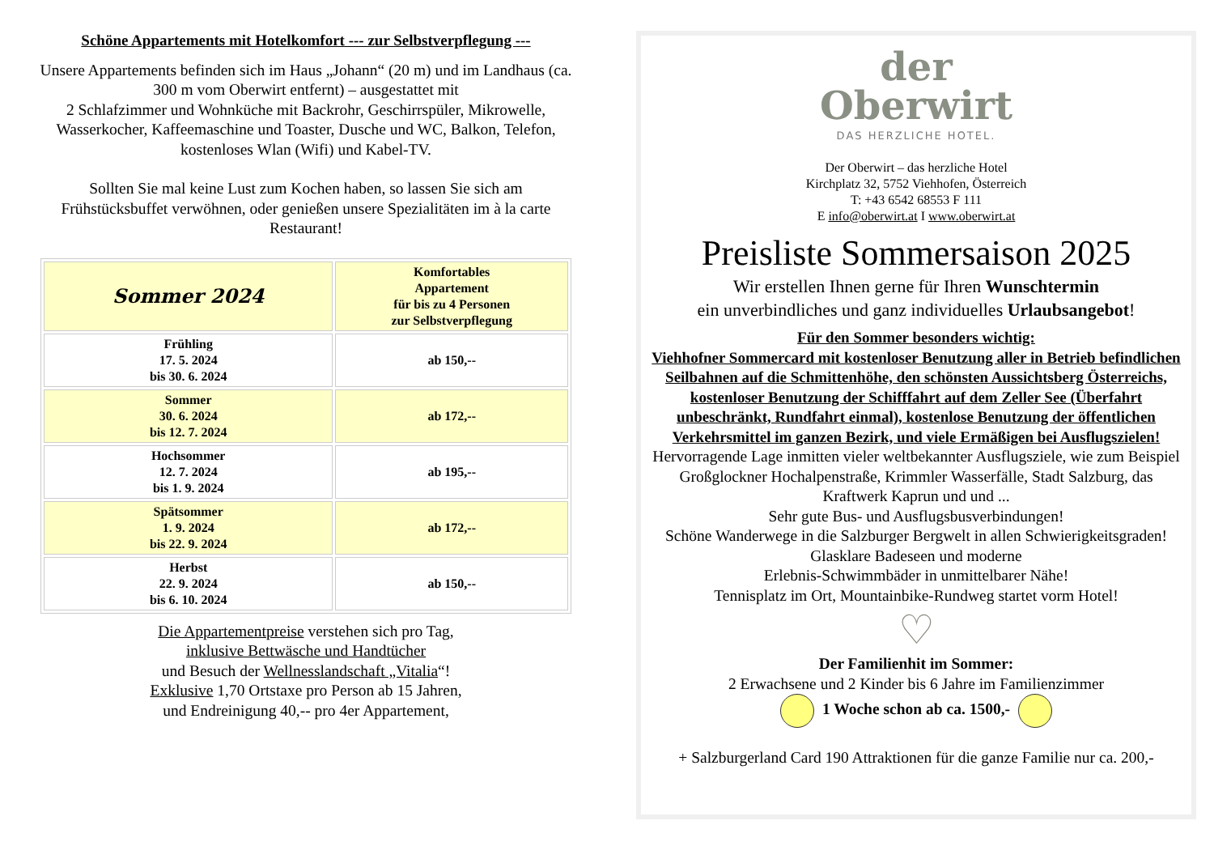Schöne Appartements mit Hotelkomfort --- zur Selbstverpflegung ---
Unsere Appartements befinden sich im Haus „Johann“ (20 m) und im Landhaus (ca. 300 m vom Oberwirt entfernt) – ausgestattet mit
2 Schlafzimmer und Wohnküche mit Backrohr, Geschirrspüler, Mikrowelle, Wasserkocher, Kaffeemaschine und Toaster, Dusche und WC, Balkon, Telefon, kostenloses Wlan (Wifi) und Kabel-TV.
Sollten Sie mal keine Lust zum Kochen haben, so lassen Sie sich am Frühstücksbuffet verwöhnen, oder genießen unsere Spezialitäten im à la carte Restaurant!
| Sommer 2024 | Komfortables Appartement für bis zu 4 Personen zur Selbstverpflegung |
| Frühling 17. 5. 2024 bis 30. 6. 2024 | ab 150,-- |
| Sommer 30. 6. 2024 bis 12. 7. 2024 | ab 172,-- |
| Hochsommer 12. 7. 2024 bis 1. 9. 2024 | ab 195,-- |
| Spätsommer 1. 9. 2024 bis 22. 9. 2024 | ab 172,-- |
| Herbst 22. 9. 2024 bis 6. 10. 2024 | ab 150,-- |
Die Appartementpreise verstehen sich pro Tag,
inklusive Bettwäsche und Handtücher
und Besuch der Wellnesslandschaft „Vitalia“!
Exklusive 1,70 Ortstaxe pro Person ab 15 Jahren,
und Endreinigung 40,-- pro 4er Appartement,
der
Oberwirt
DAS HERZLICHE HOTEL.
Der Oberwirt – das herzliche Hotel
Kirchplatz 32, 5752 Viehhofen, Österreich
T: +43 6542 68553 F 111
E info@oberwirt.at I www.oberwirt.at
Preisliste Sommersaison 2025
Wir erstellen Ihnen gerne für Ihren Wunschtermin
ein unverbindliches und ganz individuelles Urlaubsangebot!
Für den Sommer besonders wichtig:
Viehhofner Sommercard mit kostenloser Benutzung aller in Betrieb befindlichen Seilbahnen auf die Schmittenhöhe, den schönsten Aussichtsberg Österreichs, kostenloser Benutzung der Schifffahrt auf dem Zeller See (Überfahrt unbeschränkt, Rundfahrt einmal), kostenlose Benutzung der öffentlichen Verkehrsmittel im ganzen Bezirk, und viele Ermäßigen bei Ausflugszielen!
Hervorragende Lage inmitten vieler weltbekannter Ausflugsziele, wie zum Beispiel Großglockner Hochalpenstraße, Krimmler Wasserfälle, Stadt Salzburg, das Kraftwerk Kaprun und und ...
Sehr gute Bus- und Ausflugsbusverbindungen!
Schöne Wanderwege in die Salzburger Bergwelt in allen Schwierigkeitsgraden!
Glasklare Badeseen und moderne
Erlebnis-Schwimmbäder in unmittelbarer Nähe!
Tennisplatz im Ort, Mountainbike-Rundweg startet vorm Hotel!
♡
Der Familienhit im Sommer:
2 Erwachsene und 2 Kinder bis 6 Jahre im Familienzimmer
1 Woche schon ab ca. 1500,-
+ Salzburgerland Card 190 Attraktionen für die ganze Familie nur ca. 200,-